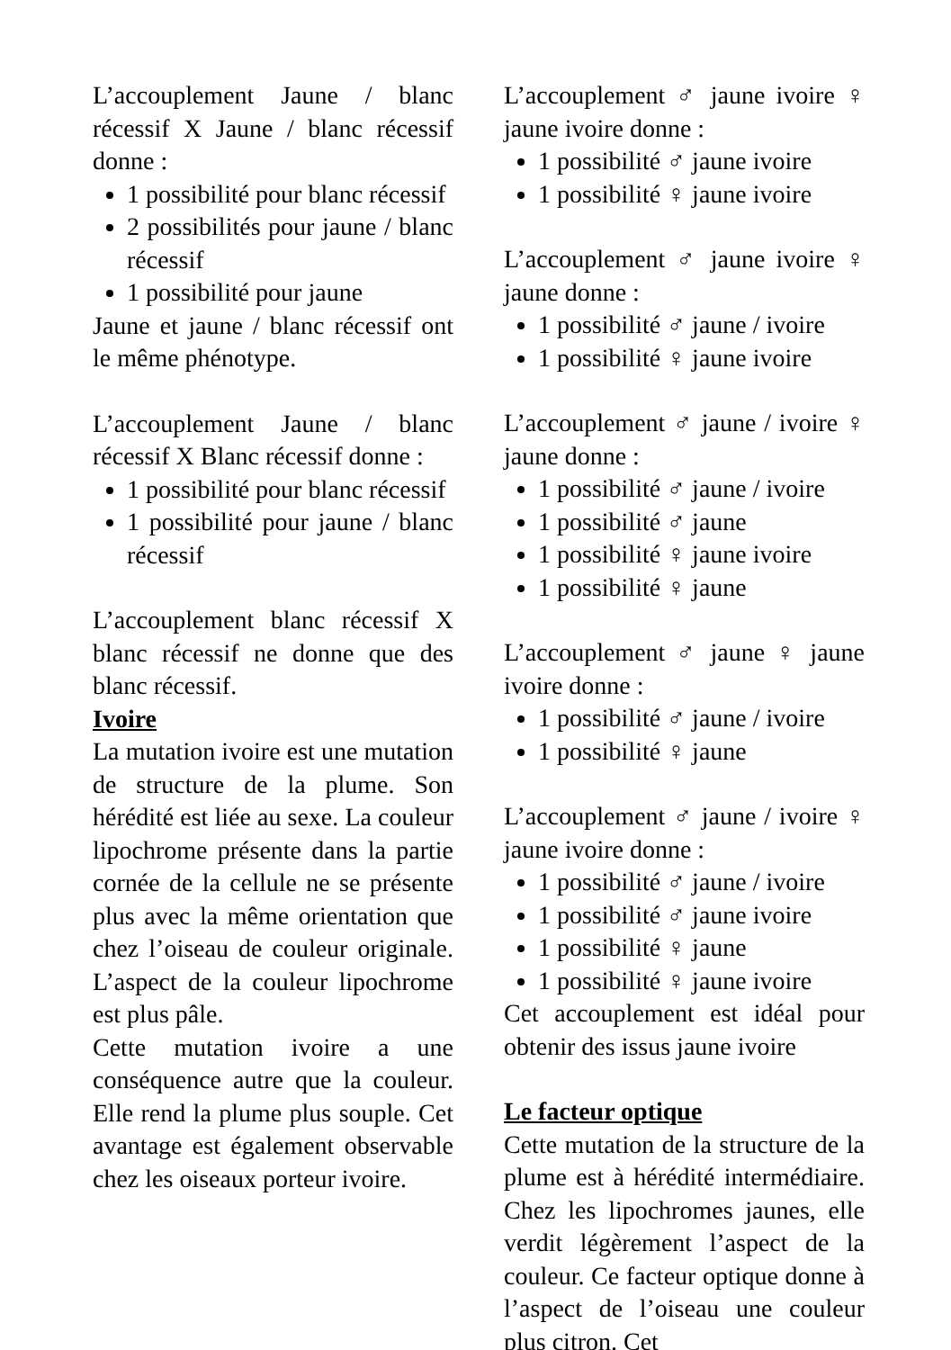L’accouplement Jaune / blanc récessif X Jaune / blanc récessif donne :
1 possibilité pour blanc récessif
2 possibilités pour jaune / blanc récessif
1 possibilité pour jaune
Jaune et jaune / blanc récessif ont le même phénotype.
L’accouplement Jaune / blanc récessif X Blanc récessif donne :
1 possibilité pour blanc récessif
1 possibilité pour jaune / blanc récessif
L’accouplement blanc récessif X blanc récessif ne donne que des blanc récessif.
Ivoire
La mutation ivoire est une mutation de structure de la plume. Son hérédité est liée au sexe. La couleur lipochrome présente dans la partie cornée de la cellule ne se présente plus avec la même orientation que chez l’oiseau de couleur originale. L’aspect de la couleur lipochrome est plus pâle.
Cette mutation ivoire a une conséquence autre que la couleur. Elle rend la plume plus souple. Cet avantage est également observable chez les oiseaux porteur ivoire.
L’accouplement ♂ jaune ivoire ♀ jaune ivoire donne :
1 possibilité ♂ jaune ivoire
1 possibilité ♀ jaune ivoire
L’accouplement ♂ jaune ivoire ♀ jaune donne :
1 possibilité ♂ jaune / ivoire
1 possibilité ♀ jaune ivoire
L’accouplement ♂ jaune / ivoire ♀ jaune donne :
1 possibilité ♂ jaune / ivoire
1 possibilité ♂ jaune
1 possibilité ♀ jaune ivoire
1 possibilité ♀ jaune
L’accouplement ♂ jaune ♀ jaune ivoire donne :
1 possibilité ♂ jaune / ivoire
1 possibilité ♀ jaune
L’accouplement ♂ jaune / ivoire ♀ jaune ivoire donne :
1 possibilité ♂ jaune / ivoire
1 possibilité ♂ jaune ivoire
1 possibilité ♀ jaune
1 possibilité ♀ jaune ivoire
Cet accouplement est idéal pour obtenir des issus jaune ivoire
Le facteur optique
Cette mutation de la structure de la plume est à hérédité intermédiaire. Chez les lipochromes jaunes, elle verdit légèrement l’aspect de la couleur. Ce facteur optique donne à l’aspect de l’oiseau une couleur plus citron. Cet